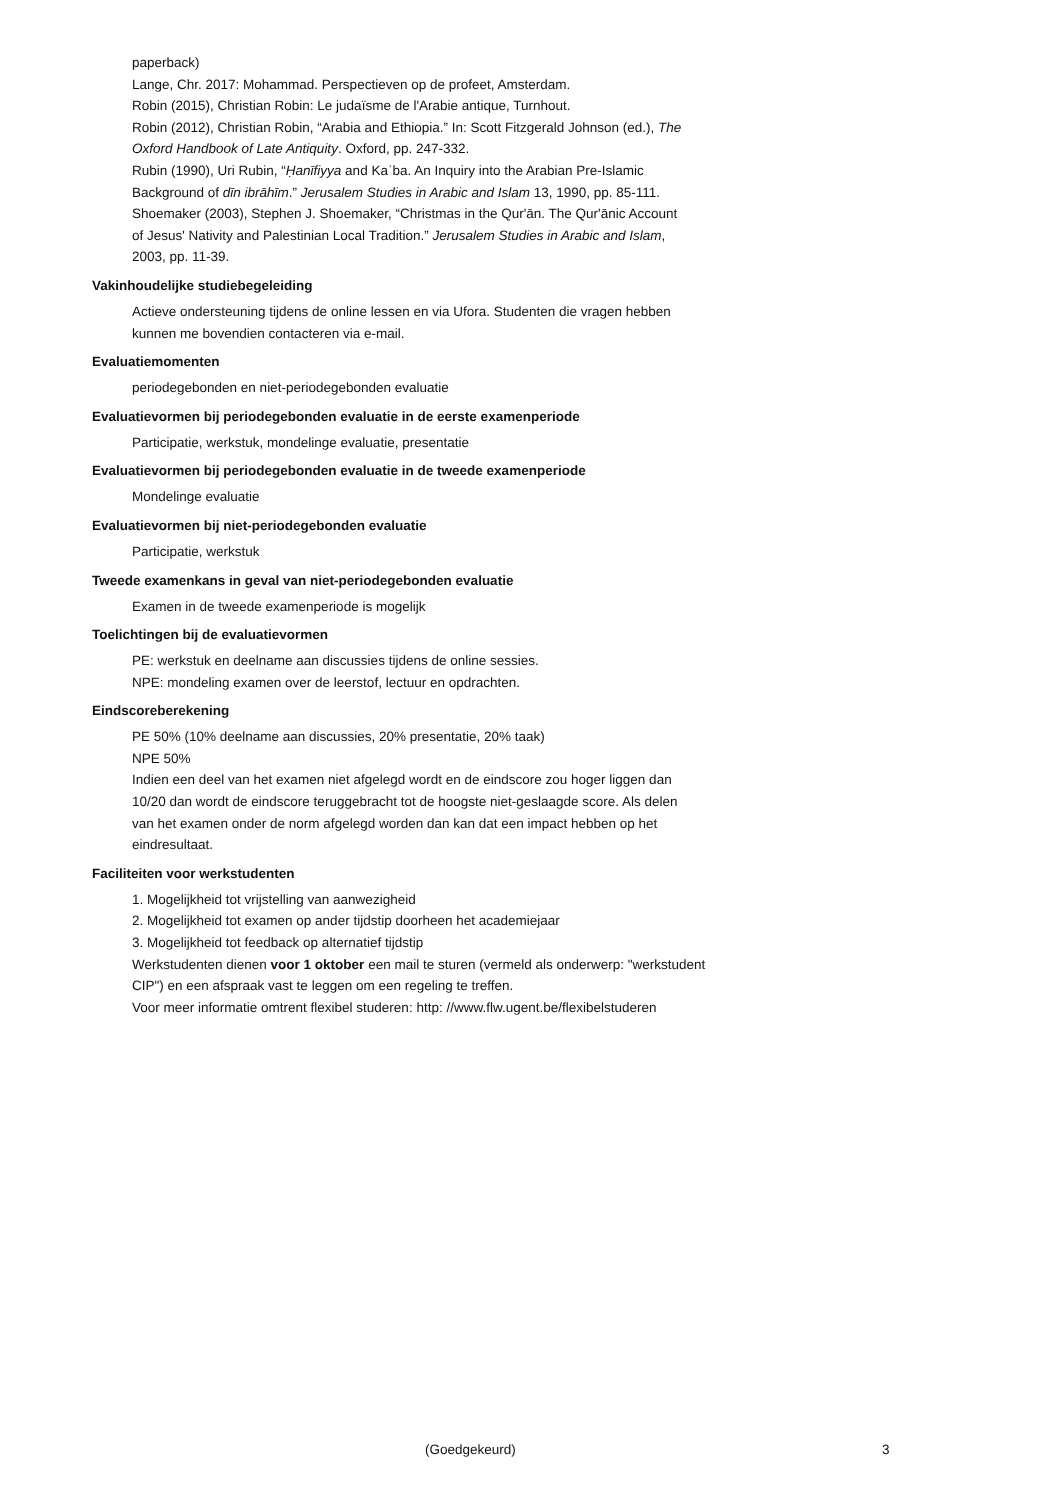paperback)
Lange, Chr. 2017: Mohammad. Perspectieven op de profeet, Amsterdam.
Robin (2015), Christian Robin: Le judaïsme de l'Arabie antique, Turnhout.
Robin (2012), Christian Robin, “Arabia and Ethiopia.” In: Scott Fitzgerald Johnson (ed.), The Oxford Handbook of Late Antiquity. Oxford, pp. 247-332.
Rubin (1990), Uri Rubin, “Ḥanīfiyya and Kaʿba. An Inquiry into the Arabian Pre-Islamic Background of dīn ibrāhīm.” Jerusalem Studies in Arabic and Islam 13, 1990, pp. 85-111.
Shoemaker (2003), Stephen J. Shoemaker, “Christmas in the Qur'ān. The Qur'ānic Account of Jesus' Nativity and Palestinian Local Tradition.” Jerusalem Studies in Arabic and Islam, 2003, pp. 11-39.
Vakinhoudelijke studiebegeleiding
Actieve ondersteuning tijdens de online lessen en via Ufora. Studenten die vragen hebben kunnen me bovendien contacteren via e-mail.
Evaluatiemomenten
periodegebonden en niet-periodegebonden evaluatie
Evaluatievormen bij periodegebonden evaluatie in de eerste examenperiode
Participatie, werkstuk, mondelinge evaluatie, presentatie
Evaluatievormen bij periodegebonden evaluatie in de tweede examenperiode
Mondelinge evaluatie
Evaluatievormen bij niet-periodegebonden evaluatie
Participatie, werkstuk
Tweede examenkans in geval van niet-periodegebonden evaluatie
Examen in de tweede examenperiode is mogelijk
Toelichtingen bij de evaluatievormen
PE: werkstuk en deelname aan discussies tijdens de online sessies.
NPE: mondeling examen over de leerstof, lectuur en opdrachten.
Eindscoreberekening
PE 50% (10% deelname aan discussies, 20% presentatie, 20% taak)
NPE 50%
Indien een deel van het examen niet afgelegd wordt en de eindscore zou hoger liggen dan 10/20 dan wordt de eindscore teruggebracht tot de hoogste niet-geslaagde score. Als delen van het examen onder de norm afgelegd worden dan kan dat een impact hebben op het eindresultaat.
Faciliteiten voor werkstudenten
1. Mogelijkheid tot vrijstelling van aanwezigheid
2. Mogelijkheid tot examen op ander tijdstip doorheen het academiejaar
3. Mogelijkheid tot feedback op alternatief tijdstip
Werkstudenten dienen voor 1 oktober een mail te sturen (vermeld als onderwerp: "werkstudent CIP") en een afspraak vast te leggen om een regeling te treffen.
Voor meer informatie omtrent flexibel studeren: http: //www.flw.ugent.be/flexibelstuderen
(Goedgekeurd) 3